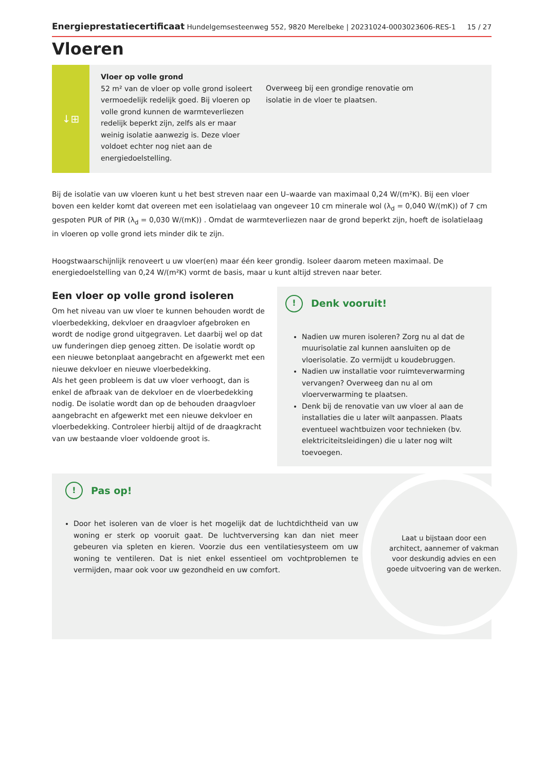Energieprestatiecertificaat Hundelgemsesteenweg 552, 9820 Merelbeke | 20231024-0003023606-RES-1 15 / 27
Vloeren
↓⊞
Vloer op volle grond
52 m² van de vloer op volle grond isoleert vermoedelijk redelijk goed. Bij vloeren op volle grond kunnen de warmteverliezen redelijk beperkt zijn, zelfs als er maar weinig isolatie aanwezig is. Deze vloer voldoet echter nog niet aan de energiedoelstelling.
Overweeg bij een grondige renovatie om isolatie in de vloer te plaatsen.
Bij de isolatie van uw vloeren kunt u het best streven naar een U–waarde van maximaal 0,24 W/(m²K). Bij een vloer boven een kelder komt dat overeen met een isolatielaag van ongeveer 10 cm minerale wol (λ<sub>d</sub> = 0,040 W/(mK)) of 7 cm gespoten PUR of PIR (λ<sub>d</sub> = 0,030 W/(mK)) . Omdat de warmteverliezen naar de grond beperkt zijn, hoeft de isolatielaag in vloeren op volle grond iets minder dik te zijn.
Hoogstwaarschijnlijk renoveert u uw vloer(en) maar één keer grondig. Isoleer daarom meteen maximaal. De energiedoelstelling van 0,24 W/(m²K) vormt de basis, maar u kunt altijd streven naar beter.
Een vloer op volle grond isoleren
Om het niveau van uw vloer te kunnen behouden wordt de vloerbedekking, dekvloer en draagvloer afgebroken en wordt de nodige grond uitgegraven. Let daarbij wel op dat uw funderingen diep genoeg zitten. De isolatie wordt op een nieuwe betonplaat aangebracht en afgewerkt met een nieuwe dekvloer en nieuwe vloerbedekking.
Als het geen probleem is dat uw vloer verhoogt, dan is enkel de afbraak van de dekvloer en de vloerbedekking nodig. De isolatie wordt dan op de behouden draagvloer aangebracht en afgewerkt met een nieuwe dekvloer en vloerbedekking. Controleer hierbij altijd of de draagkracht van uw bestaande vloer voldoende groot is.
! Denk vooruit!
Nadien uw muren isoleren? Zorg nu al dat de muurisolatie zal kunnen aansluiten op de vloerisolatie. Zo vermijdt u koudebruggen.
Nadien uw installatie voor ruimteverwarming vervangen? Overweeg dan nu al om vloerverwarming te plaatsen.
Denk bij de renovatie van uw vloer al aan de installaties die u later wilt aanpassen. Plaats eventueel wachtbuizen voor technieken (bv. elektriciteitsleidingen) die u later nog wilt toevoegen.
! Pas op!
Door het isoleren van de vloer is het mogelijk dat de luchtdichtheid van uw woning er sterk op vooruit gaat. De luchtverversing kan dan niet meer gebeuren via spleten en kieren. Voorzie dus een ventilatiesysteem om uw woning te ventileren. Dat is niet enkel essentieel om vochtproblemen te vermijden, maar ook voor uw gezondheid en uw comfort.
Laat u bijstaan door een architect, aannemer of vakman voor deskundig advies en een goede uitvoering van de werken.